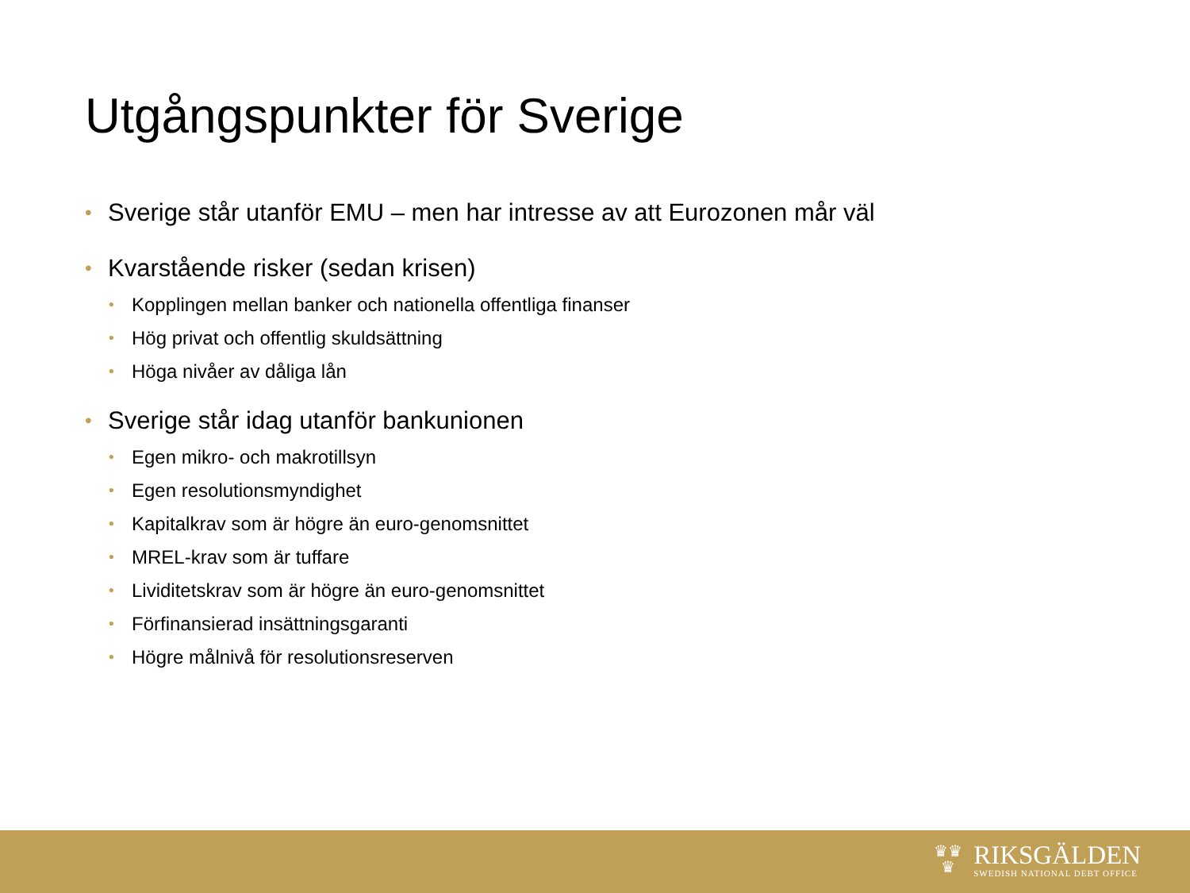Utgångspunkter för Sverige
• Sverige står utanför EMU – men har intresse av att Eurozonen mår väl
• Kvarstående risker (sedan krisen)
• Kopplingen mellan banker och nationella offentliga finanser
• Hög privat och offentlig skuldsättning
• Höga nivåer av dåliga lån
• Sverige står idag utanför bankunionen
• Egen mikro- och makrotillsyn
• Egen resolutionsmyndighet
• Kapitalkrav som är högre än euro-genomsnittet
• MREL-krav som är tuffare
• Lividitetskrav som är högre än euro-genomsnittet
• Förfinansierad insättningsgaranti
• Högre målnivå för resolutionsreserven
♛♛
♛
RIKSGÄLDEN
SWEDISH NATIONAL DEBT OFFICE